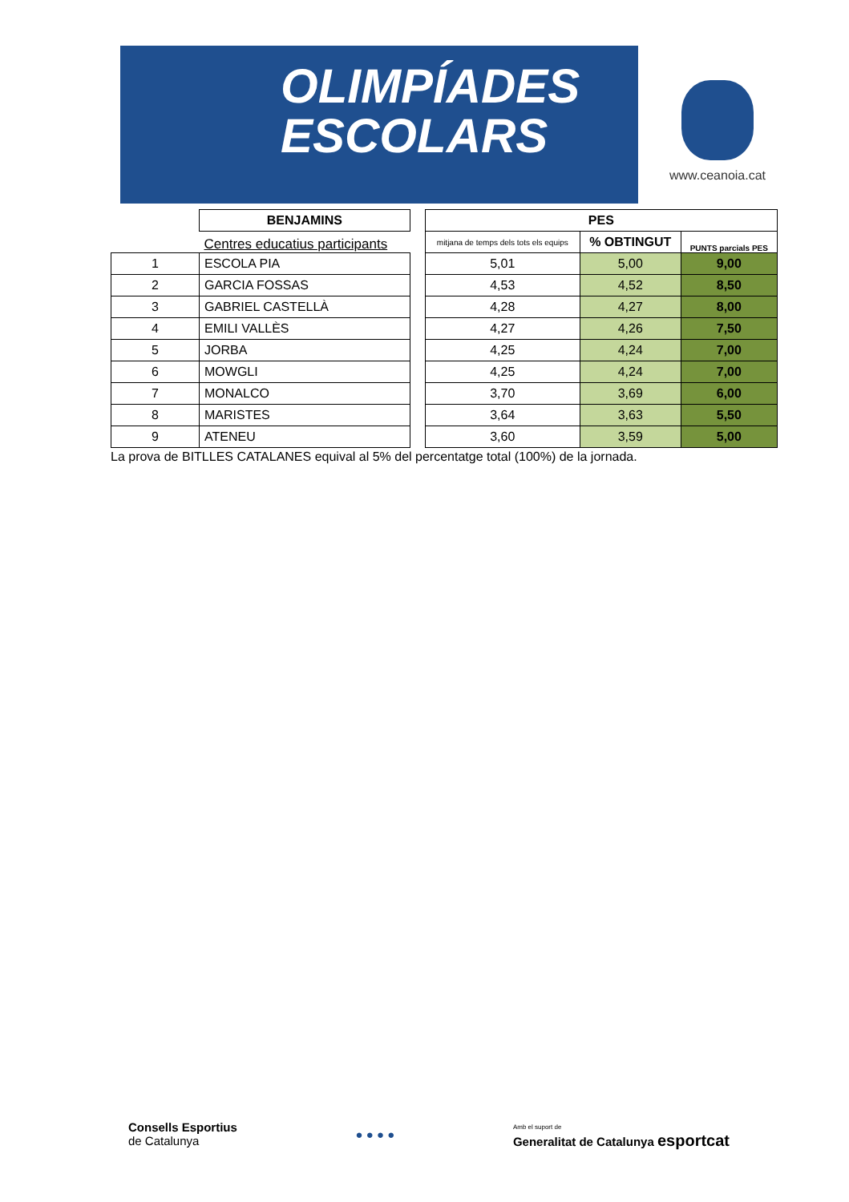OLIMPÍADES
ESCOLARS
www.ceanoia.cat
| | BENJAMINS | | PES | | |
| | Centres educatius participants | | mitjana de temps dels tots els equips | % OBTINGUT | PUNTS parcials PES |
| 1 | ESCOLA PIA | | 5,01 | 5,00 | 9,00 |
| 2 | GARCIA FOSSAS | | 4,53 | 4,52 | 8,50 |
| 3 | GABRIEL CASTELLÀ | | 4,28 | 4,27 | 8,00 |
| 4 | EMILI VALLÈS | | 4,27 | 4,26 | 7,50 |
| 5 | JORBA | | 4,25 | 4,24 | 7,00 |
| 6 | MOWGLI | | 4,25 | 4,24 | 7,00 |
| 7 | MONALCO | | 3,70 | 3,69 | 6,00 |
| 8 | MARISTES | | 3,64 | 3,63 | 5,50 |
| 9 | ATENEU | | 3,60 | 3,59 | 5,00 |
La prova de BITLLES CATALANES equival al 5% del percentatge total (100%) de la jornada.
Consells Esportius
de Catalunya
● ● ● ●
Amb el suport de
Generalitat de Catalunya esportcat